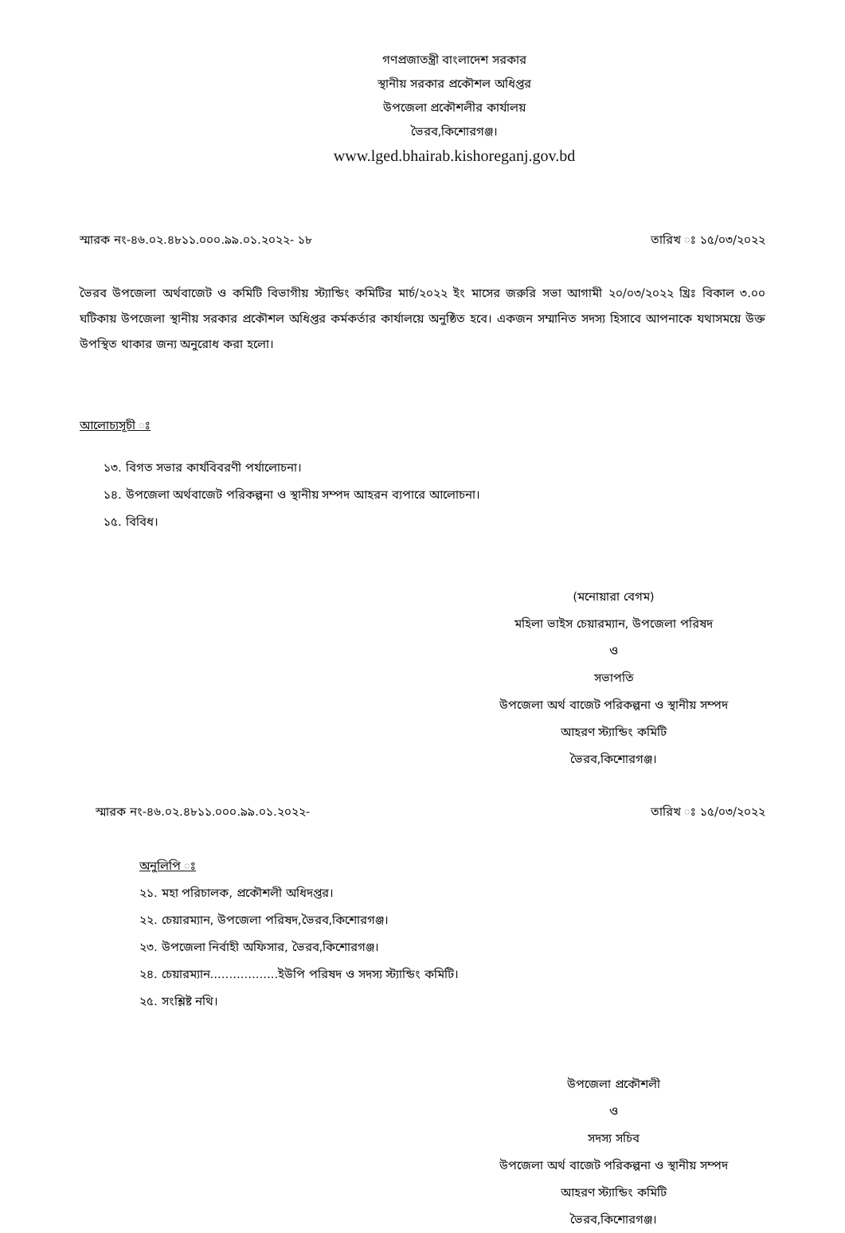গণপ্রজাতন্ত্রী বাংলাদেশ সরকার
স্থানীয় সরকার প্রকৌশল অধিপ্তর
উপজেলা প্রকৌশলীর কার্যালয়
ভৈরব,কিশোরগঞ্জ।
www.lged.bhairab.kishoreganj.gov.bd
স্মারক নং-৪৬.০২.৪৮১১.০০০.৯৯.০১.২০২২- ১৮ তারিখ ঃ ১৫/০৩/২০২২
ভৈরব উপজেলা অর্থবাজেট ও কমিটি বিভাগীয় স্ট্যান্ডিং কমিটির মার্চ/২০২২ ইং মাসের জরুরি সভা আগামী ২০/০৩/২০২২ খ্রিঃ বিকাল ৩.০০ ঘটিকায় উপজেলা স্থানীয় সরকার প্রকৌশল অধিপ্তর কর্মকর্তার কার্যালয়ে অনুষ্ঠিত হবে। একজন সম্মানিত সদস্য হিসাবে আপনাকে যথাসময়ে উক্ত উপস্থিত থাকার জন্য অনুরোধ করা হলো।
আলোচ্যসূচী ঃ
১৩. বিগত সভার কার্যবিবরণী পর্যালোচনা।
১৪. উপজেলা অর্থবাজেট পরিকল্পনা ও স্থানীয় সম্পদ আহরন ব্যপারে আলোচনা।
১৫. বিবিধ।
(মনোয়ারা বেগম)
মহিলা ভাইস চেয়ারম্যান, উপজেলা পরিষদ
ও
সভাপতি
উপজেলা অর্থ বাজেট পরিকল্পনা ও স্থানীয় সম্পদ
আহরণ স্ট্যান্ডিং কমিটি
ভৈরব,কিশোরগঞ্জ।
স্মারক নং-৪৬.০২.৪৮১১.০০০.৯৯.০১.২০২২- তারিখ ঃ ১৫/০৩/২০২২
অনুলিপি ঃ
২১. মহা পরিচালক, প্রকৌশলী অধিদপ্তর।
২২. চেয়ারম্যান, উপজেলা পরিষদ,ভৈরব,কিশোরগঞ্জ।
২৩. উপজেলা নির্বাহী অফিসার, ভৈরব,কিশোরগঞ্জ।
২৪. চেয়ারম্যান..................ইউপি পরিষদ ও সদস্য স্ট্যান্ডিং কমিটি।
২৫. সংশ্লিষ্ট নথি।
উপজেলা প্রকৌশলী
ও
সদস্য সচিব
উপজেলা অর্থ বাজেট পরিকল্পনা ও স্থানীয় সম্পদ
আহরণ স্ট্যান্ডিং কমিটি
ভৈরব,কিশোরগঞ্জ।